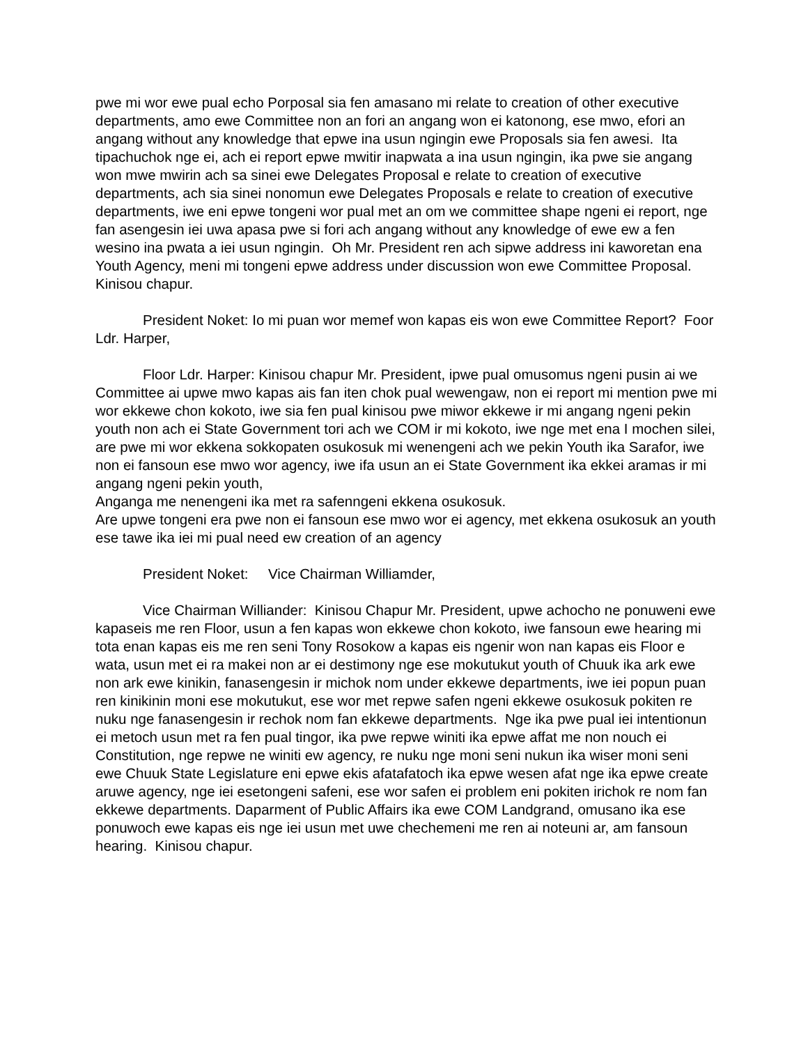pwe mi wor ewe pual echo Porposal sia fen amasano mi relate to creation of other executive departments, amo ewe Committee non an fori an angang won ei katonong, ese mwo, efori an angang without any knowledge that epwe ina usun ngingin ewe Proposals sia fen awesi. Ita tipachuchok nge ei, ach ei report epwe mwitir inapwata a ina usun ngingin, ika pwe sie angang won mwe mwirin ach sa sinei ewe Delegates Proposal e relate to creation of executive departments, ach sia sinei nonomun ewe Delegates Proposals e relate to creation of executive departments, iwe eni epwe tongeni wor pual met an om we committee shape ngeni ei report, nge fan asengesin iei uwa apasa pwe si fori ach angang without any knowledge of ewe ew a fen wesino ina pwata a iei usun ngingin. Oh Mr. President ren ach sipwe address ini kaworetan ena Youth Agency, meni mi tongeni epwe address under discussion won ewe Committee Proposal. Kinisou chapur.
President Noket: Io mi puan wor memef won kapas eis won ewe Committee Report? Foor Ldr. Harper,
Floor Ldr. Harper: Kinisou chapur Mr. President, ipwe pual omusomus ngeni pusin ai we Committee ai upwe mwo kapas ais fan iten chok pual wewengaw, non ei report mi mention pwe mi wor ekkewe chon kokoto, iwe sia fen pual kinisou pwe miwor ekkewe ir mi angang ngeni pekin youth non ach ei State Government tori ach we COM ir mi kokoto, iwe nge met ena I mochen silei, are pwe mi wor ekkena sokkopaten osukosuk mi wenengeni ach we pekin Youth ika Sarafor, iwe non ei fansoun ese mwo wor agency, iwe ifa usun an ei State Government ika ekkei aramas ir mi angang ngeni pekin youth,
Anganga me nenengeni ika met ra safenngeni ekkena osukosuk.
Are upwe tongeni era pwe non ei fansoun ese mwo wor ei agency, met ekkena osukosuk an youth ese tawe ika iei mi pual need ew creation of an agency
President Noket: Vice Chairman Williamder,
Vice Chairman Williander: Kinisou Chapur Mr. President, upwe achocho ne ponuweni ewe kapaseis me ren Floor, usun a fen kapas won ekkewe chon kokoto, iwe fansoun ewe hearing mi tota enan kapas eis me ren seni Tony Rosokow a kapas eis ngenir won nan kapas eis Floor e wata, usun met ei ra makei non ar ei destimony nge ese mokutukut youth of Chuuk ika ark ewe non ark ewe kinikin, fanasengesin ir michok nom under ekkewe departments, iwe iei popun puan ren kinikinin moni ese mokutukut, ese wor met repwe safen ngeni ekkewe osukosuk pokiten re nuku nge fanasengesin ir rechok nom fan ekkewe departments. Nge ika pwe pual iei intentionun ei metoch usun met ra fen pual tingor, ika pwe repwe winiti ika epwe affat me non nouch ei Constitution, nge repwe ne winiti ew agency, re nuku nge moni seni nukun ika wiser moni seni ewe Chuuk State Legislature eni epwe ekis afatafatoch ika epwe wesen afat nge ika epwe create aruwe agency, nge iei esetongeni safeni, ese wor safen ei problem eni pokiten irichok re nom fan ekkewe departments. Daparment of Public Affairs ika ewe COM Landgrand, omusano ika ese ponuwoch ewe kapas eis nge iei usun met uwe chechemeni me ren ai noteuni ar, am fansoun hearing. Kinisou chapur.